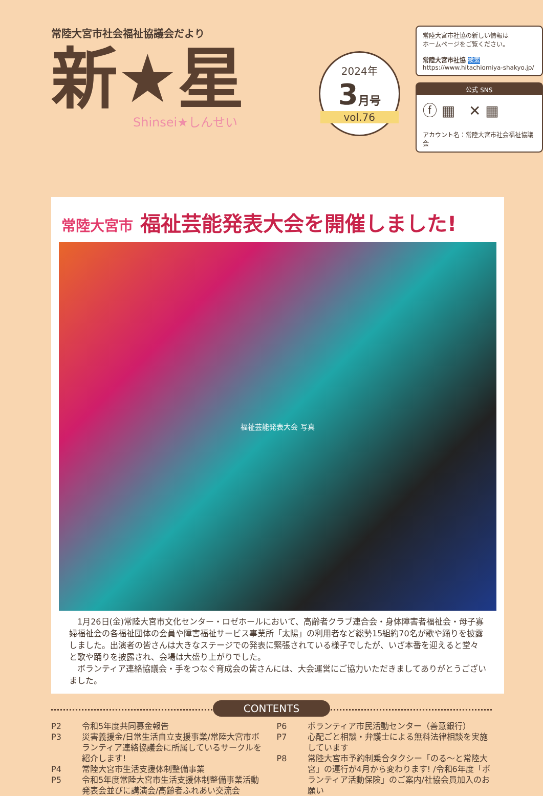常陸大宮市社会福祉協議会だより
新★星
Shinsei★しんせい
2024年
3月号
vol.76
常陸大宮市社協の新しい情報は
ホームページをご覧ください。
常陸大宮市社協 検索
https://www.hitachiomiya-shakyo.jp/
公式 SNS
ⓕ ▦ ✕ ▦
アカウント名：常陸大宮市社会福祉協議会
常陸大宮市 福祉芸能発表大会を開催しました!
福祉芸能発表大会 写真
　1月26日(金)常陸大宮市文化センター・ロゼホールにおいて、高齢者クラブ連合会・身体障害者福祉会・母子寡婦福祉会の各福祉団体の会員や障害福祉サービス事業所「太陽」の利用者など総勢15組約70名が歌や踊りを披露しました。出演者の皆さんは大きなステージでの発表に緊張されている様子でしたが、いざ本番を迎えると堂々と歌や踊りを披露され、会場は大盛り上がりでした。
　ボランティア連絡協議会・手をつなぐ育成会の皆さんには、大会運営にご協力いただきましてありがとうございました。
CONTENTS
| P2 | 令和5年度共同募金報告 |
| P3 | 災害義援金/日常生活自立支援事業/常陸大宮市ボランティア連絡協議会に所属しているサークルを紹介します! |
| P4 | 常陸大宮市生活支援体制整備事業 |
| P5 | 令和5年度常陸大宮市生活支援体制整備事業活動発表会並びに講演会/高齢者ふれあい交流会 |
| P6 | ボランティア市民活動センター（善意銀行） |
| P7 | 心配ごと相談・弁護士による無料法律相談を実施しています |
| P8 | 常陸大宮市予約制乗合タクシー「のる～と常陸大宮」の運行が4月から変わります! /令和6年度「ボランティア活動保険」のご案内/社協会員加入のお願い |